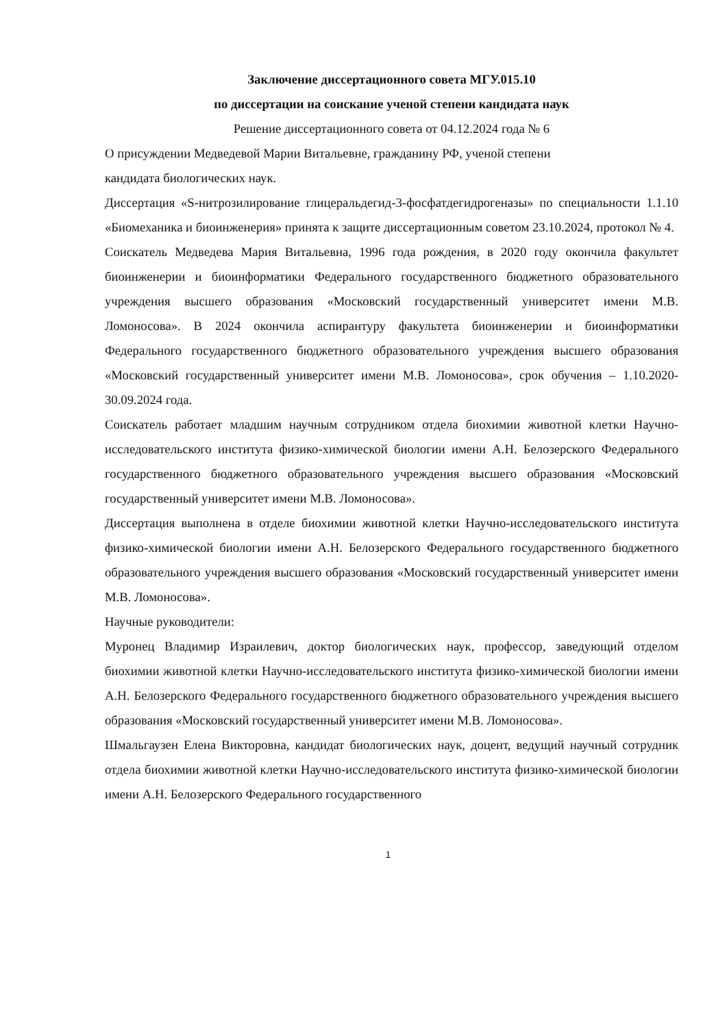Заключение диссертационного совета МГУ.015.10
по диссертации на соискание ученой степени кандидата наук
Решение диссертационного совета от 04.12.2024 года № 6
О присуждении Медведевой Марии Витальевне, гражданину РФ, ученой степени
кандидата биологических наук.
Диссертация «S-нитрозилирование глицеральдегид-3-фосфатдегидрогеназы» по специальности 1.1.10 «Биомеханика и биоинженерия» принята к защите диссертационным советом 23.10.2024, протокол № 4.
Соискатель Медведева Мария Витальевна, 1996 года рождения, в 2020 году окончила факультет биоинженерии и биоинформатики Федерального государственного бюджетного образовательного учреждения высшего образования «Московский государственный университет имени М.В. Ломоносова». В 2024 окончила аспирантуру факультета биоинженерии и биоинформатики Федерального государственного бюджетного образовательного учреждения высшего образования «Московский государственный университет имени М.В. Ломоносова», срок обучения – 1.10.2020-30.09.2024 года.
Соискатель работает младшим научным сотрудником отдела биохимии животной клетки Научно-исследовательского института физико-химической биологии имени А.Н. Белозерского Федерального государственного бюджетного образовательного учреждения высшего образования «Московский государственный университет имени М.В. Ломоносова».
Диссертация выполнена в отделе биохимии животной клетки Научно-исследовательского института физико-химической биологии имени А.Н. Белозерского Федерального государственного бюджетного образовательного учреждения высшего образования «Московский государственный университет имени М.В. Ломоносова».
Научные руководители:
Муронец Владимир Израилевич, доктор биологических наук, профессор, заведующий отделом биохимии животной клетки Научно-исследовательского института физико-химической биологии имени А.Н. Белозерского Федерального государственного бюджетного образовательного учреждения высшего образования «Московский государственный университет имени М.В. Ломоносова».
Шмальгаузен Елена Викторовна, кандидат биологических наук, доцент, ведущий научный сотрудник отдела биохимии животной клетки Научно-исследовательского института физико-химической биологии имени А.Н. Белозерского Федерального государственного
1